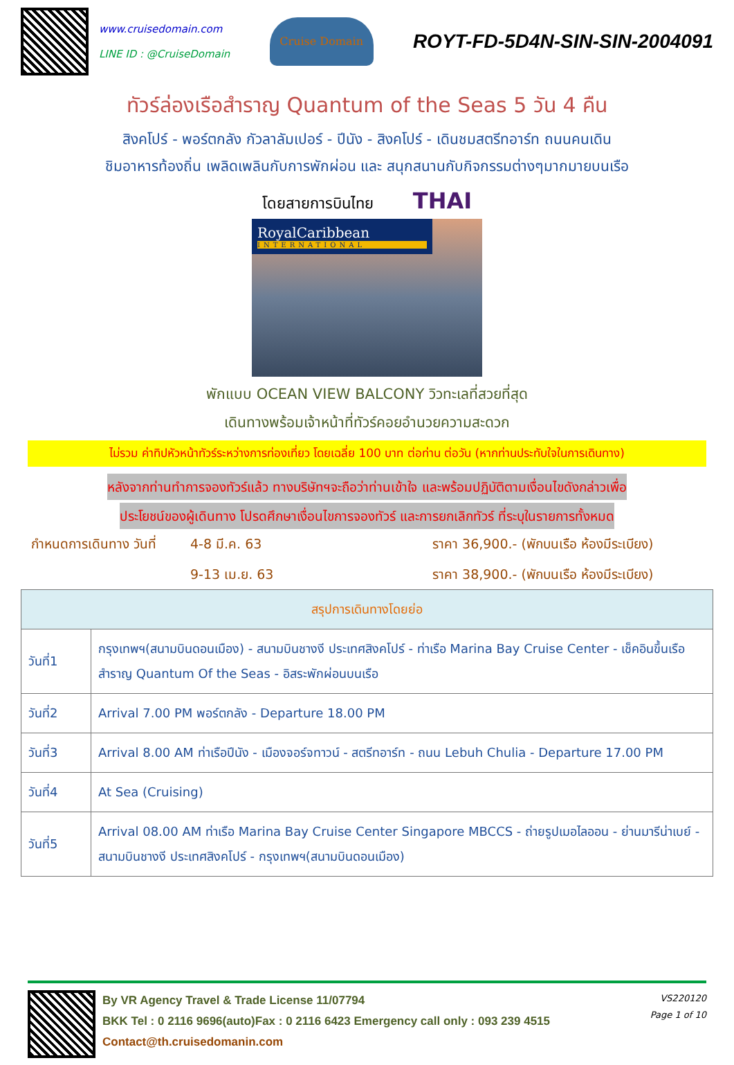www.cruisedomain.com
LINE ID : @CruiseDomain
Cruise Domain
ROYT-FD-5D4N-SIN-SIN-2004091
ทัวร์ล่องเรือสำราญ Quantum of the Seas 5 วัน 4 คืน
สิงคโปร์ - พอร์ตกลัง กัวลาลัมเปอร์ - ปีนัง - สิงคโปร์ - เดินชมสตรีทอาร์ท ถนนคนเดิน
ชิมอาหารท้องถิ่น เพลิดเพลินกับการพักผ่อน และ สนุกสนานกับกิจกรรมต่างๆมากมายบนเรือ
โดยสายการบินไทย THAI
RoyalCaribbean
INTERNATIONAL
พักแบบ OCEAN VIEW BALCONY วิวทะเลที่สวยที่สุด
เดินทางพร้อมเจ้าหน้าที่ทัวร์คอยอำนวยความสะดวก
ไม่รวม ค่าทิปหัวหน้าทัวร์ระหว่างการท่องเที่ยว โดยเฉลี่ย 100 บาท ต่อท่าน ต่อวัน (หากท่านประทับใจในการเดินทาง)
หลังจากท่านทำการจองทัวร์แล้ว ทางบริษัทฯจะถือว่าท่านเข้าใจ และพร้อมปฏิบัติตามเงื่อนไขดังกล่าวเพื่อ
ประโยชน์ของผู้เดินทาง โปรดศึกษาเงื่อนไขการจองทัวร์ และการยกเลิกทัวร์ ที่ระบุในรายการทั้งหมด
กำหนดการเดินทาง วันที่ 4-8 มี.ค. 63 ราคา 36,900.- (พักบนเรือ ห้องมีระเบียง) 9-13 เม.ย. 63 ราคา 38,900.- (พักบนเรือ ห้องมีระเบียง)
| สรุปการเดินทางโดยย่อ | |
| --- | --- |
| วันที่1 | กรุงเทพฯ(สนามบินดอนเมือง) - สนามบินชางงี ประเทศสิงคโปร์ - ท่าเรือ Marina Bay Cruise Center - เช็คอินขึ้นเรือสำราญ Quantum Of the Seas - อิสระพักผ่อนบนเรือ |
| วันที่2 | Arrival 7.00 PM พอร์ตกลัง - Departure 18.00 PM |
| วันที่3 | Arrival 8.00 AM ท่าเรือปีนัง - เมืองจอร์จทาวน์ - สตรีทอาร์ท - ถนน Lebuh Chulia - Departure 17.00 PM |
| วันที่4 | At Sea (Cruising) |
| วันที่5 | Arrival 08.00 AM ท่าเรือ Marina Bay Cruise Center Singapore MBCCS - ถ่ายรูปเมอไลออน - ย่านมารีน่าเบย์ - สนามบินชางงี ประเทศสิงคโปร์ - กรุงเทพฯ(สนามบินดอนเมือง) |
By VR Agency Travel & Trade License 11/07794
BKK Tel : 0 2116 9696(auto)Fax : 0 2116 6423 Emergency call only : 093 239 4515
Contact@th.cruisedomanin.com
VS220120
Page 1 of 10